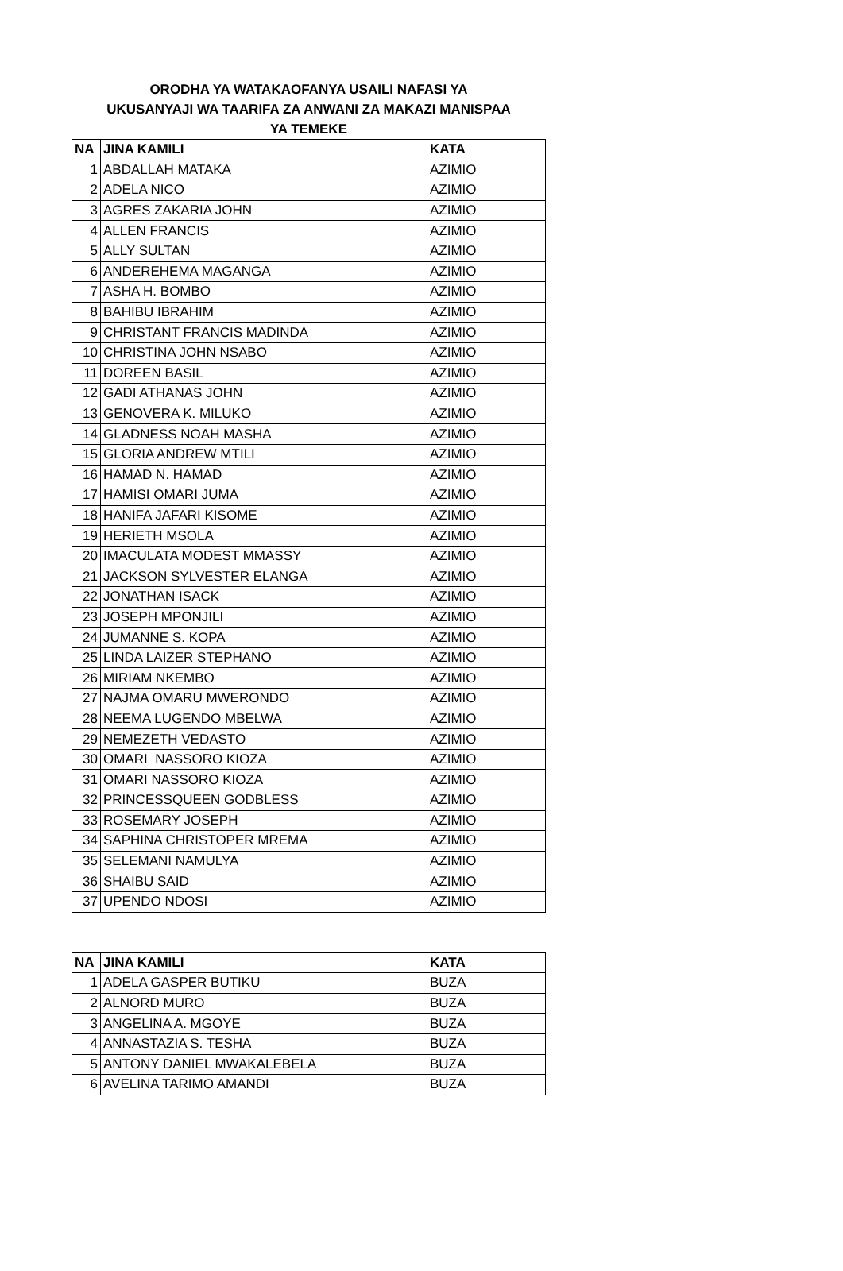ORODHA YA WATAKAOFANYA USAILI NAFASI YA
UKUSANYAJI WA TAARIFA ZA ANWANI ZA MAKAZI MANISPAA
YA TEMEKE
| NA | JINA KAMILI | KATA |
| --- | --- | --- |
| 1 | ABDALLAH MATAKA | AZIMIO |
| 2 | ADELA NICO | AZIMIO |
| 3 | AGRES ZAKARIA JOHN | AZIMIO |
| 4 | ALLEN FRANCIS | AZIMIO |
| 5 | ALLY SULTAN | AZIMIO |
| 6 | ANDEREHEMA MAGANGA | AZIMIO |
| 7 | ASHA H. BOMBO | AZIMIO |
| 8 | BAHIBU IBRAHIM | AZIMIO |
| 9 | CHRISTANT FRANCIS MADINDA | AZIMIO |
| 10 | CHRISTINA JOHN NSABO | AZIMIO |
| 11 | DOREEN BASIL | AZIMIO |
| 12 | GADI ATHANAS JOHN | AZIMIO |
| 13 | GENOVERA K. MILUKO | AZIMIO |
| 14 | GLADNESS NOAH MASHA | AZIMIO |
| 15 | GLORIA ANDREW MTILI | AZIMIO |
| 16 | HAMAD N. HAMAD | AZIMIO |
| 17 | HAMISI OMARI JUMA | AZIMIO |
| 18 | HANIFA JAFARI KISOME | AZIMIO |
| 19 | HERIETH MSOLA | AZIMIO |
| 20 | IMACULATA MODEST MMASSY | AZIMIO |
| 21 | JACKSON SYLVESTER ELANGA | AZIMIO |
| 22 | JONATHAN ISACK | AZIMIO |
| 23 | JOSEPH MPONJILI | AZIMIO |
| 24 | JUMANNE S. KOPA | AZIMIO |
| 25 | LINDA LAIZER STEPHANO | AZIMIO |
| 26 | MIRIAM NKEMBO | AZIMIO |
| 27 | NAJMA OMARU MWERONDO | AZIMIO |
| 28 | NEEMA LUGENDO MBELWA | AZIMIO |
| 29 | NEMEZETH VEDASTO | AZIMIO |
| 30 | OMARI NASSORO KIOZA | AZIMIO |
| 31 | OMARI NASSORO KIOZA | AZIMIO |
| 32 | PRINCESSQUEEN GODBLESS | AZIMIO |
| 33 | ROSEMARY JOSEPH | AZIMIO |
| 34 | SAPHINA CHRISTOPER MREMA | AZIMIO |
| 35 | SELEMANI NAMULYA | AZIMIO |
| 36 | SHAIBU SAID | AZIMIO |
| 37 | UPENDO NDOSI | AZIMIO |
| NA | JINA KAMILI | KATA |
| --- | --- | --- |
| 1 | ADELA GASPER BUTIKU | BUZA |
| 2 | ALNORD MURO | BUZA |
| 3 | ANGELINA A. MGOYE | BUZA |
| 4 | ANNASTAZIA S. TESHA | BUZA |
| 5 | ANTONY DANIEL MWAKALEBELA | BUZA |
| 6 | AVELINA TARIMO AMANDI | BUZA |